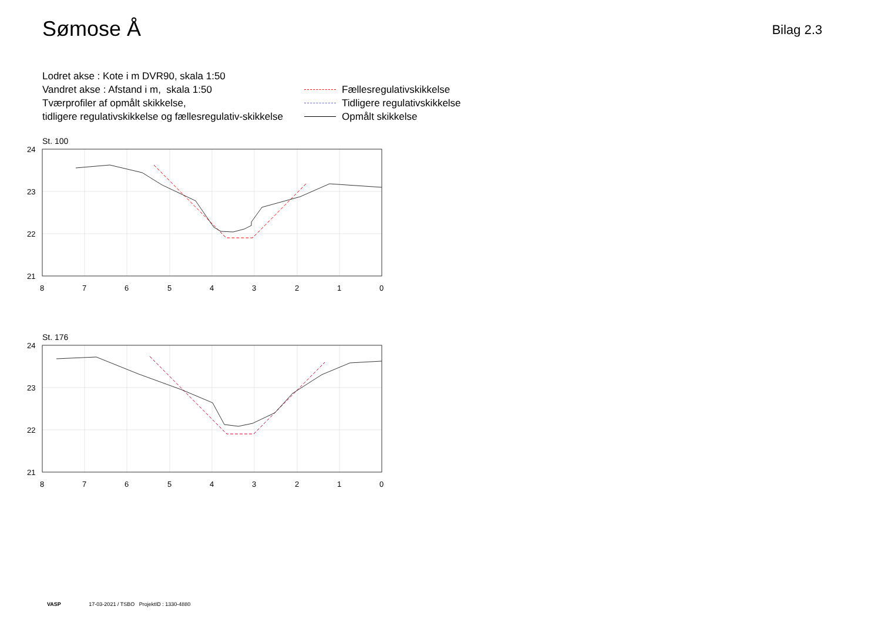Sømose Å
Bilag 2.3
Lodret akse : Kote i m DVR90, skala 1:50
Vandret akse : Afstand i m, skala 1:50
Tværprofiler af opmålt skikkelse,
tidligere regulativskikkelse og fællesregulativ-skikkelse
Fællesregulativskikkelse
Tidligere regulativskikkelse
Opmålt skikkelse
St. 100
24
23
22
21
8
7
6
5
4
3
2
1
0
St. 176
24
23
22
21
8
7
6
5
4
3
2
1
0
VASP 17-03-2021 / TSBO ProjektID : 1330-4880